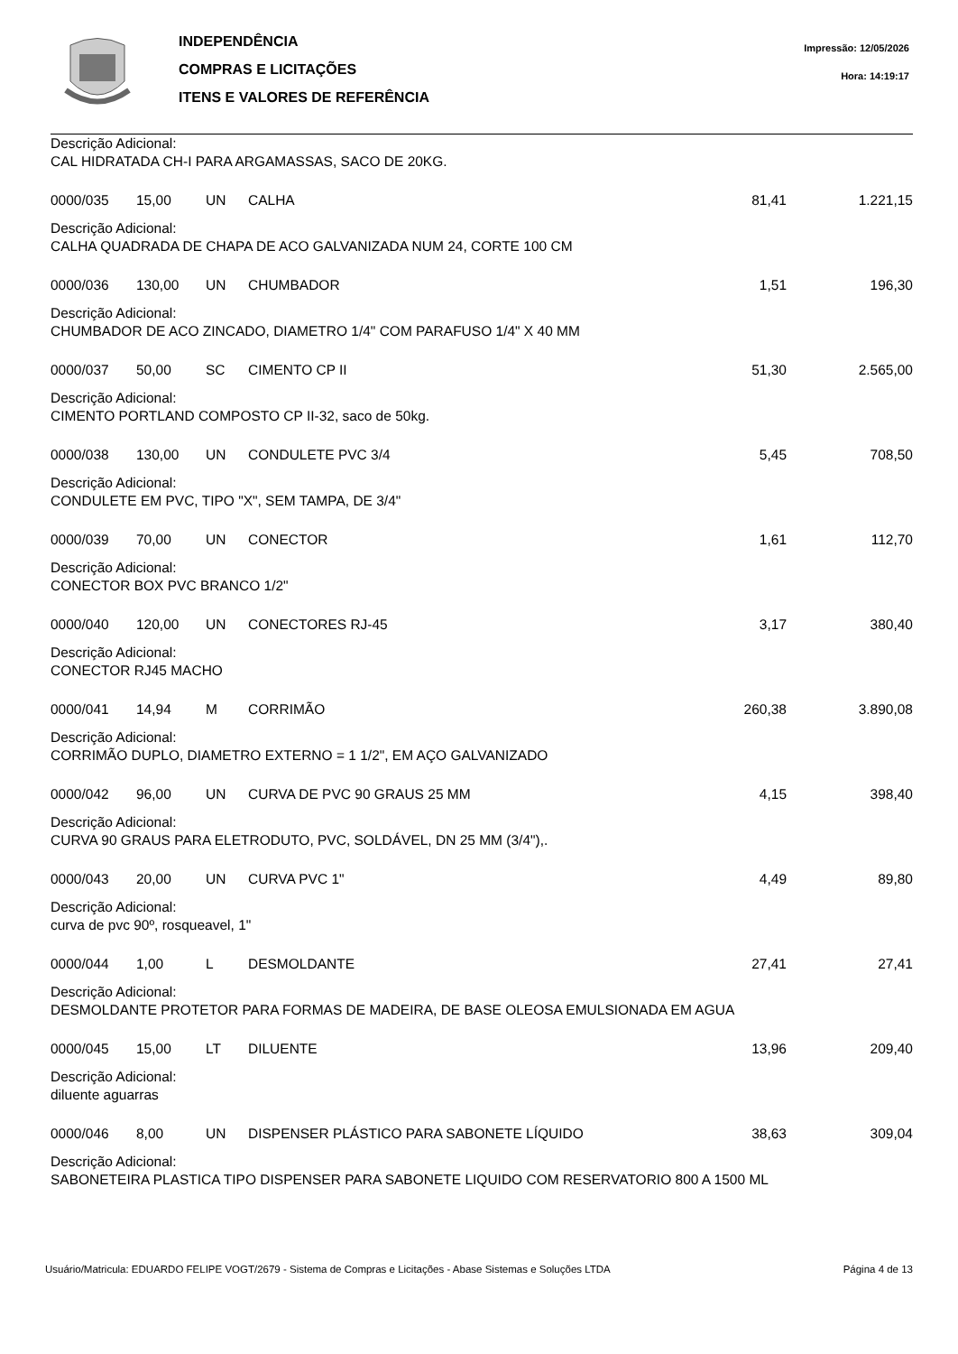INDEPENDÊNCIA
COMPRAS E LICITAÇÕES
ITENS E VALORES DE REFERÊNCIA
Impressão: 12/05/2026
Hora: 14:19:17
| Descrição Adicional: CAL HIDRATADA CH-I PARA ARGAMASSAS, SACO DE 20KG. | | | | | |
| 0000/035 | 15,00 | UN | CALHA | 81,41 | 1.221,15 |
| Descrição Adicional: CALHA QUADRADA DE CHAPA DE ACO GALVANIZADA NUM 24, CORTE 100 CM | | | | | |
| 0000/036 | 130,00 | UN | CHUMBADOR | 1,51 | 196,30 |
| Descrição Adicional: CHUMBADOR DE ACO ZINCADO, DIAMETRO 1/4" COM PARAFUSO 1/4" X 40 MM | | | | | |
| 0000/037 | 50,00 | SC | CIMENTO CP II | 51,30 | 2.565,00 |
| Descrição Adicional: CIMENTO PORTLAND COMPOSTO CP II-32, saco de 50kg. | | | | | |
| 0000/038 | 130,00 | UN | CONDULETE PVC 3/4 | 5,45 | 708,50 |
| Descrição Adicional: CONDULETE EM PVC, TIPO "X", SEM TAMPA, DE 3/4" | | | | | |
| 0000/039 | 70,00 | UN | CONECTOR | 1,61 | 112,70 |
| Descrição Adicional: CONECTOR BOX PVC BRANCO 1/2" | | | | | |
| 0000/040 | 120,00 | UN | CONECTORES RJ-45 | 3,17 | 380,40 |
| Descrição Adicional: CONECTOR RJ45 MACHO | | | | | |
| 0000/041 | 14,94 | M | CORRIMÃO | 260,38 | 3.890,08 |
| Descrição Adicional: CORRIMÃO DUPLO, DIAMETRO EXTERNO = 1 1/2", EM AÇO GALVANIZADO | | | | | |
| 0000/042 | 96,00 | UN | CURVA DE PVC 90 GRAUS 25 MM | 4,15 | 398,40 |
| Descrição Adicional: CURVA 90 GRAUS PARA ELETRODUTO, PVC, SOLDÁVEL, DN 25 MM (3/4"),. | | | | | |
| 0000/043 | 20,00 | UN | CURVA PVC 1" | 4,49 | 89,80 |
| Descrição Adicional: curva de pvc 90º, rosqueavel, 1" | | | | | |
| 0000/044 | 1,00 | L | DESMOLDANTE | 27,41 | 27,41 |
| Descrição Adicional: DESMOLDANTE PROTETOR PARA FORMAS DE MADEIRA, DE BASE OLEOSA EMULSIONADA EM AGUA | | | | | |
| 0000/045 | 15,00 | LT | DILUENTE | 13,96 | 209,40 |
| Descrição Adicional: diluente aguarras | | | | | |
| 0000/046 | 8,00 | UN | DISPENSER PLÁSTICO PARA SABONETE LÍQUIDO | 38,63 | 309,04 |
| Descrição Adicional: SABONETEIRA PLASTICA TIPO DISPENSER PARA SABONETE LIQUIDO COM RESERVATORIO 800 A 1500 ML | | | | | |
Usuário/Matricula: EDUARDO FELIPE VOGT/2679 - Sistema de Compras e Licitações - Abase Sistemas e Soluções LTDA Página 4 de 13